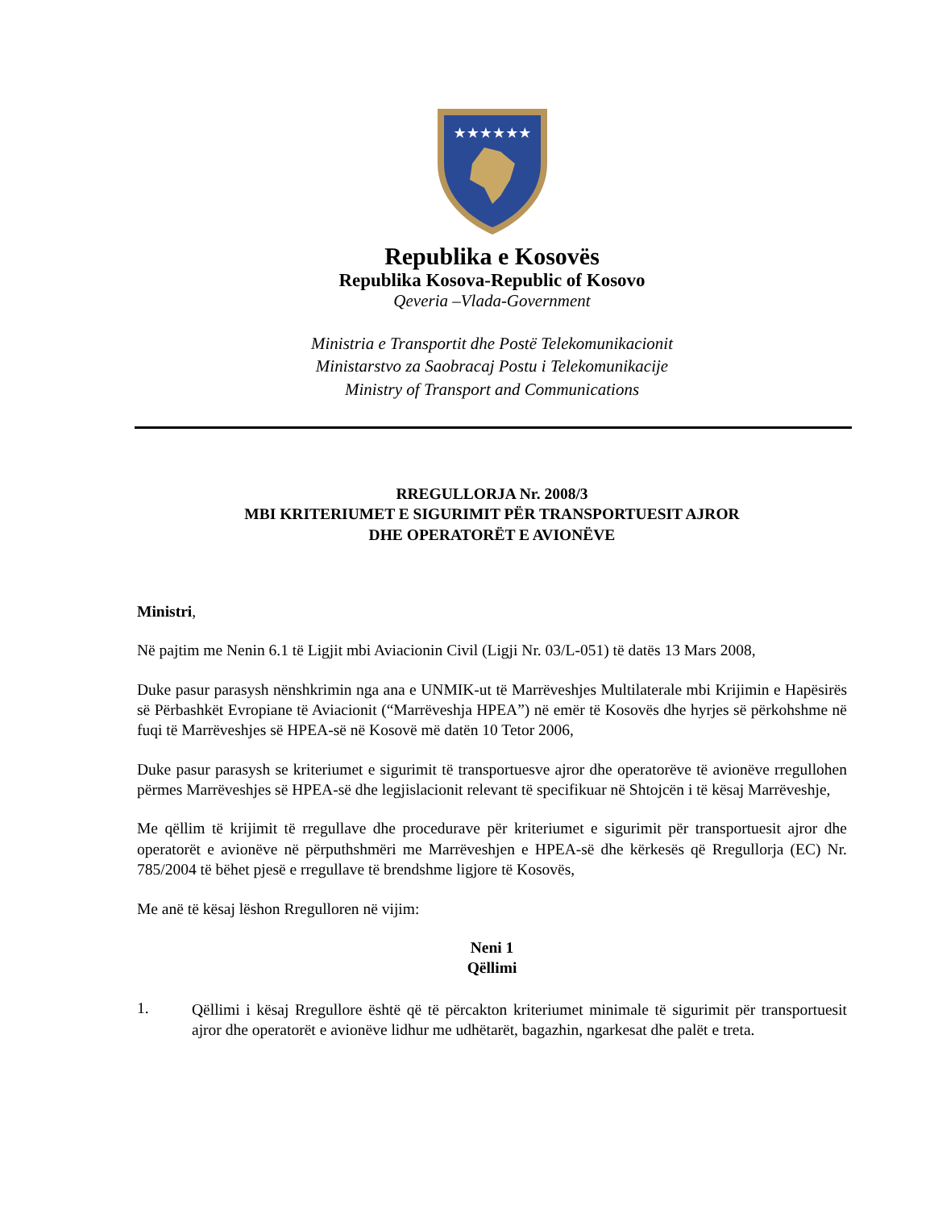★★★★★★
Republika e Kosovës
Republika Kosova-Republic of Kosovo
Qeveria –Vlada-Government
Ministria e Transportit dhe Postë Telekomunikacionit
Ministarstvo za Saobracaj Postu i Telekomunikacije
Ministry of Transport and Communications
RREGULLORJA Nr. 2008/3
MBI KRITERIUMET E SIGURIMIT PËR TRANSPORTUESIT AJROR
DHE OPERATORËT E AVIONËVE
Ministri,
Në pajtim me Nenin 6.1 të Ligjit mbi Aviacionin Civil (Ligji Nr. 03/L-051) të datës 13 Mars 2008,
Duke pasur parasysh nënshkrimin nga ana e UNMIK-ut të Marrëveshjes Multilaterale mbi Krijimin e Hapësirës së Përbashkët Evropiane të Aviacionit (“Marrëveshja HPEA”) në emër të Kosovës dhe hyrjes së përkohshme në fuqi të Marrëveshjes së HPEA-së në Kosovë më datën 10 Tetor 2006,
Duke pasur parasysh se kriteriumet e sigurimit të transportuesve ajror dhe operatorëve të avionëve rregullohen përmes Marrëveshjes së HPEA-së dhe legjislacionit relevant të specifikuar në Shtojcën i të kësaj Marrëveshje,
Me qëllim të krijimit të rregullave dhe procedurave për kriteriumet e sigurimit për transportuesit ajror dhe operatorët e avionëve në përputhshmëri me Marrëveshjen e HPEA-së dhe kërkesës që Rregullorja (EC) Nr. 785/2004 të bëhet pjesë e rregullave të brendshme ligjore të Kosovës,
Me anë të kësaj lëshon Rregulloren në vijim:
Neni 1
Qëllimi
1.
Qëllimi i kësaj Rregullore është që të përcakton kriteriumet minimale të sigurimit për transportuesit ajror dhe operatorët e avionëve lidhur me udhëtarët, bagazhin, ngarkesat dhe palët e treta.